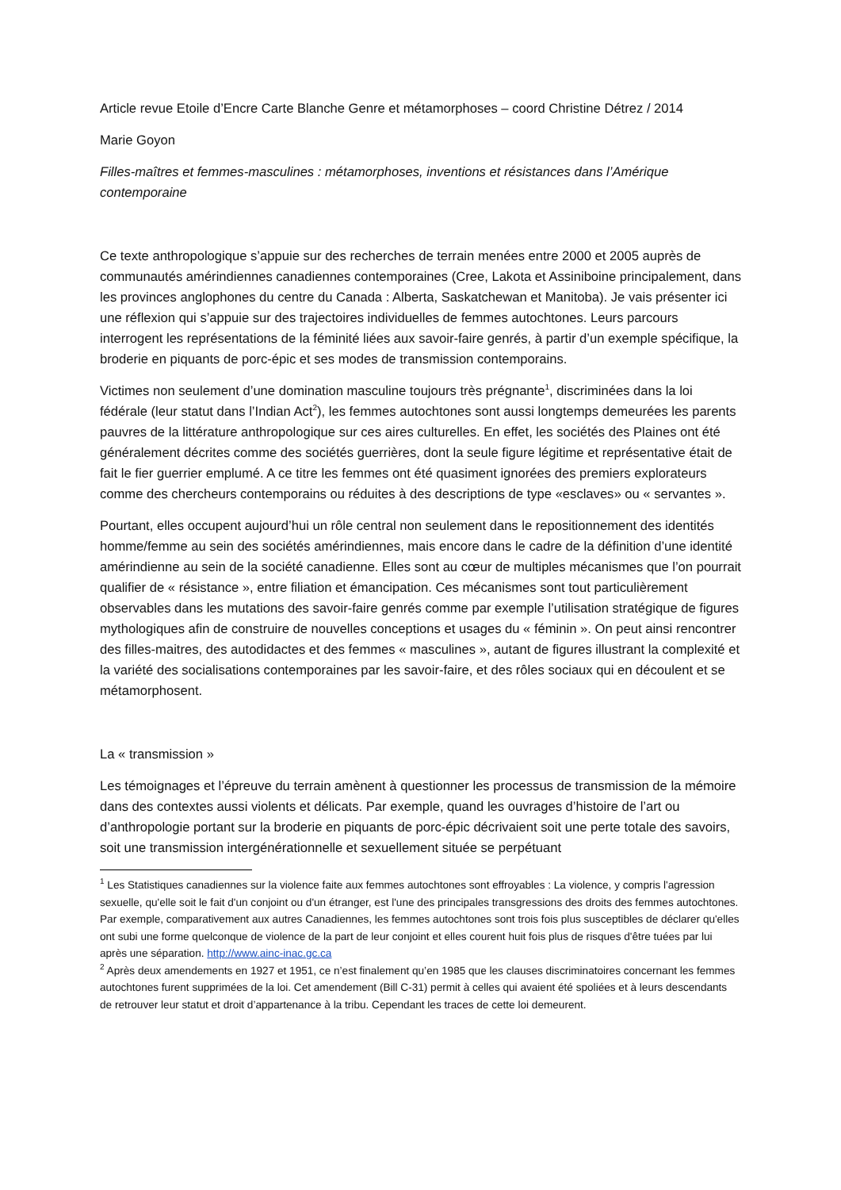Article revue Etoile d’Encre Carte Blanche Genre et métamorphoses – coord Christine Détrez / 2014
Marie Goyon
Filles-maîtres et femmes-masculines : métamorphoses, inventions et résistances dans l’Amérique contemporaine
Ce texte anthropologique s’appuie sur des recherches de terrain menées entre 2000 et 2005 auprès de communautés amérindiennes canadiennes contemporaines (Cree, Lakota et Assiniboine principalement, dans les provinces anglophones du centre du Canada : Alberta, Saskatchewan et Manitoba). Je vais présenter ici une réflexion qui s’appuie sur des trajectoires individuelles de femmes autochtones. Leurs parcours interrogent les représentations de la féminité liées aux savoir-faire genrés, à partir d’un exemple spécifique, la broderie en piquants de porc-épic et ses modes de transmission contemporains.
Victimes non seulement d’une domination masculine toujours très prégnante<sup>1</sup>, discriminées dans la loi fédérale (leur statut dans l’Indian Act<sup>2</sup>), les femmes autochtones sont aussi longtemps demeurées les parents pauvres de la littérature anthropologique sur ces aires culturelles. En effet, les sociétés des Plaines ont été généralement décrites comme des sociétés guerrières, dont la seule figure légitime et représentative était de fait le fier guerrier emplumé. A ce titre les femmes ont été quasiment ignorées des premiers explorateurs comme des chercheurs contemporains ou réduites à des descriptions de type «esclaves» ou « servantes ».
Pourtant, elles occupent aujourd’hui un rôle central non seulement dans le repositionnement des identités homme/femme au sein des sociétés amérindiennes, mais encore dans le cadre de la définition d’une identité amérindienne au sein de la société canadienne. Elles sont au cœur de multiples mécanismes que l’on pourrait qualifier de « résistance », entre filiation et émancipation. Ces mécanismes sont tout particulièrement observables dans les mutations des savoir-faire genrés comme par exemple l’utilisation stratégique de figures mythologiques afin de construire de nouvelles conceptions et usages du « féminin ». On peut ainsi rencontrer des filles-maitres, des autodidactes et des femmes « masculines », autant de figures illustrant la complexité et la variété des socialisations contemporaines par les savoir-faire, et des rôles sociaux qui en découlent et se métamorphosent.
La « transmission »
Les témoignages et l’épreuve du terrain amènent à questionner les processus de transmission de la mémoire dans des contextes aussi violents et délicats. Par exemple, quand les ouvrages d’histoire de l’art ou d’anthropologie portant sur la broderie en piquants de porc-épic décrivaient soit une perte totale des savoirs, soit une transmission intergénérationnelle et sexuellement située se perpétuant
<sup>1</sup> Les Statistiques canadiennes sur la violence faite aux femmes autochtones sont effroyables : La violence, y compris l'agression sexuelle, qu'elle soit le fait d'un conjoint ou d'un étranger, est l'une des principales transgressions des droits des femmes autochtones. Par exemple, comparativement aux autres Canadiennes, les femmes autochtones sont trois fois plus susceptibles de déclarer qu'elles ont subi une forme quelconque de violence de la part de leur conjoint et elles courent huit fois plus de risques d'être tuées par lui après une séparation. http://www.ainc-inac.gc.ca
<sup>2</sup> Après deux amendements en 1927 et 1951, ce n’est finalement qu’en 1985 que les clauses discriminatoires concernant les femmes autochtones furent supprimées de la loi. Cet amendement (Bill C-31) permit à celles qui avaient été spoliées et à leurs descendants de retrouver leur statut et droit d’appartenance à la tribu. Cependant les traces de cette loi demeurent.